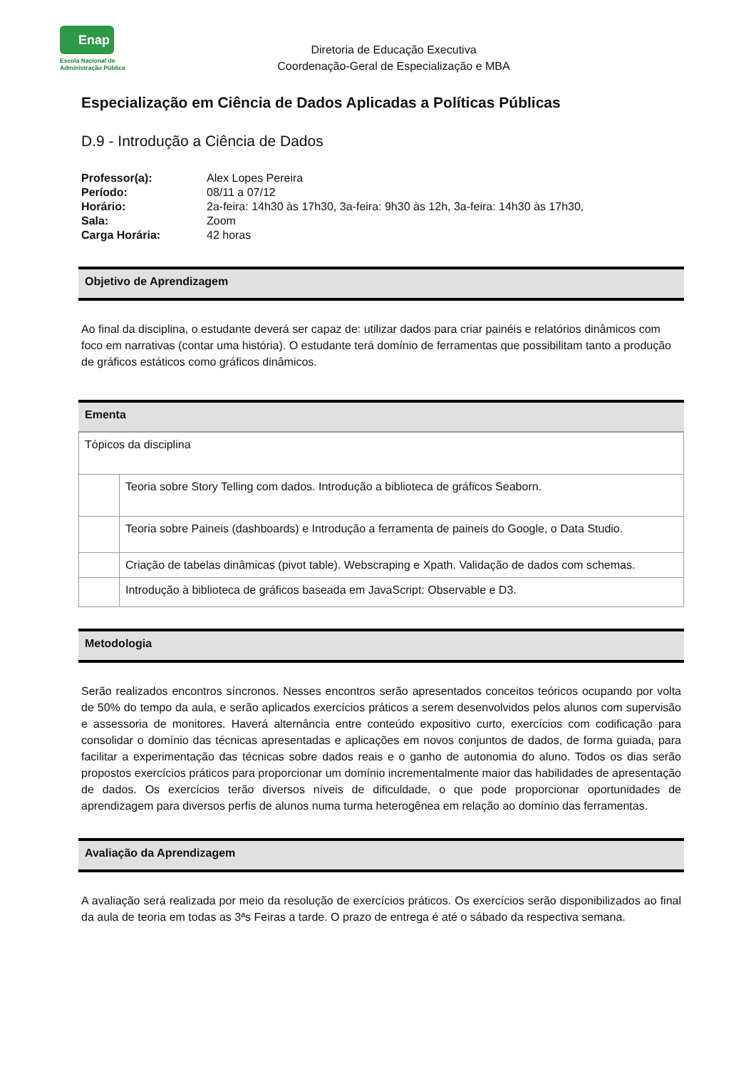Enap
Escola Nacional de
Administração Pública
Diretoria de Educação Executiva
Coordenação-Geral de Especialização e MBA
Especialização em Ciência de Dados Aplicadas a Políticas Públicas
D.9 - Introdução a Ciência de Dados
| Professor(a): | Alex Lopes Pereira |
| Período: | 08/11 a 07/12 |
| Horário: | 2a-feira: 14h30 às 17h30, 3a-feira: 9h30 às 12h, 3a-feira: 14h30 às 17h30, |
| Sala: | Zoom |
| Carga Horária: | 42 horas |
Objetivo de Aprendizagem
Ao final da disciplina, o estudante deverá ser capaz de: utilizar dados para criar painéis e relatórios dinâmicos com foco em narrativas (contar uma história). O estudante terá domínio de ferramentas que possibilitam tanto a produção de gráficos estáticos como gráficos dinâmicos.
Ementa
| Tópicos da disciplina | |
| | Teoria sobre Story Telling com dados. Introdução a biblioteca de gráficos Seaborn. |
| | Teoria sobre Paineis (dashboards) e Introdução a ferramenta de paineis do Google, o Data Studio. |
| | Criação de tabelas dinâmicas (pivot table). Webscraping e Xpath. Validação de dados com schemas. |
| | Introdução à biblioteca de gráficos baseada em JavaScript: Observable e D3. |
Metodologia
Serão realizados encontros síncronos. Nesses encontros serão apresentados conceitos teóricos ocupando por volta de 50% do tempo da aula, e serão aplicados exercícios práticos a serem desenvolvidos pelos alunos com supervisão e assessoria de monitores. Haverá alternância entre conteúdo expositivo curto, exercícios com codificação para consolidar o domínio das técnicas apresentadas e aplicações em novos conjuntos de dados, de forma guiada, para facilitar a experimentação das técnicas sobre dados reais e o ganho de autonomia do aluno. Todos os dias serão propostos exercícios práticos para proporcionar um domínio incrementalmente maior das habilidades de apresentação de dados. Os exercícios terão diversos níveis de dificuldade, o que pode proporcionar oportunidades de aprendizagem para diversos perfis de alunos numa turma heterogênea em relação ao domínio das ferramentas.
Avaliação da Aprendizagem
A avaliação será realizada por meio da resolução de exercícios práticos. Os exercícios serão disponibilizados ao final da aula de teoria em todas as 3ªs Feiras a tarde. O prazo de entrega é até o sábado da respectiva semana.